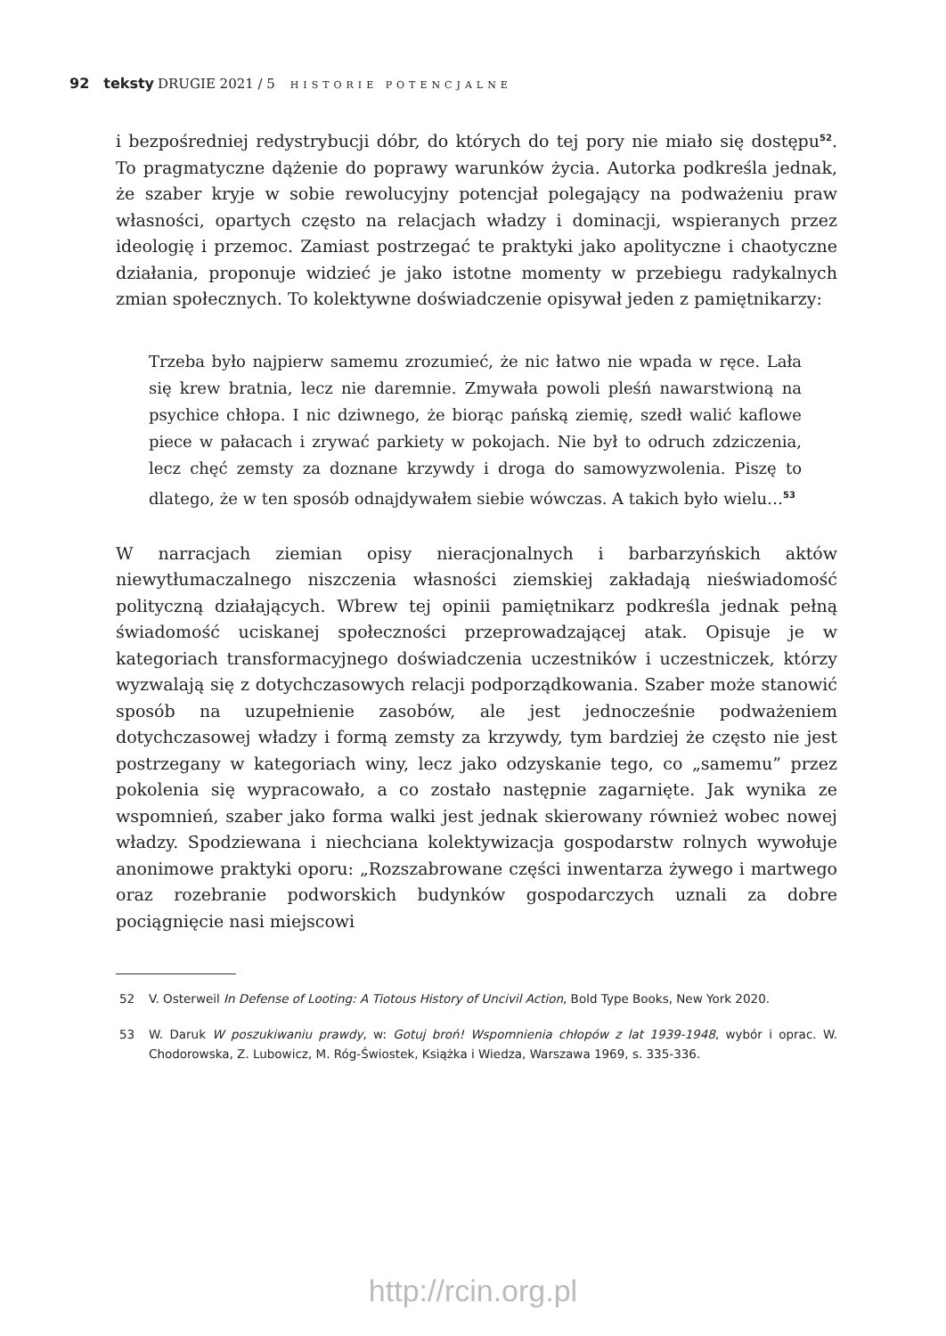92 teksty DRUGIE 2021 / 5 HISTORIE POTENCJALNE
i bezpośredniej redystrybucji dóbr, do których do tej pory nie miało się dostępu<sup>52</sup>. To pragmatyczne dążenie do poprawy warunków życia. Autorka podkreśla jednak, że szaber kryje w sobie rewolucyjny potencjał polegający na podważeniu praw własności, opartych często na relacjach władzy i dominacji, wspieranych przez ideologię i przemoc. Zamiast postrzegać te praktyki jako apolityczne i chaotyczne działania, proponuje widzieć je jako istotne momenty w przebiegu radykalnych zmian społecznych. To kolektywne doświadczenie opisywał jeden z pamiętnikarzy:
Trzeba było najpierw samemu zrozumieć, że nic łatwo nie wpada w ręce. Lała się krew bratnia, lecz nie daremnie. Zmywała powoli pleśń nawarstwioną na psychice chłopa. I nic dziwnego, że biorąc pańską ziemię, szedł walić kaflowe piece w pałacach i zrywać parkiety w pokojach. Nie był to odruch zdziczenia, lecz chęć zemsty za doznane krzywdy i droga do samowyzwolenia. Piszę to dlatego, że w ten sposób odnajdywałem siebie wówczas. A takich było wielu…<sup>53</sup>
W narracjach ziemian opisy nieracjonalnych i barbarzyńskich aktów niewytłumaczalnego niszczenia własności ziemskiej zakładają nieświadomość polityczną działających. Wbrew tej opinii pamiętnikarz podkreśla jednak pełną świadomość uciskanej społeczności przeprowadzającej atak. Opisuje je w kategoriach transformacyjnego doświadczenia uczestników i uczestniczek, którzy wyzwalają się z dotychczasowych relacji podporządkowania. Szaber może stanowić sposób na uzupełnienie zasobów, ale jest jednocześnie podważeniem dotychczasowej władzy i formą zemsty za krzywdy, tym bardziej że często nie jest postrzegany w kategoriach winy, lecz jako odzyskanie tego, co „samemu” przez pokolenia się wypracowało, a co zostało następnie zagarnięte. Jak wynika ze wspomnień, szaber jako forma walki jest jednak skierowany również wobec nowej władzy. Spodziewana i niechciana kolektywizacja gospodarstw rolnych wywołuje anonimowe praktyki oporu: „Rozszabrowane części inwentarza żywego i martwego oraz rozebranie podworskich budynków gospodarczych uznali za dobre pociągnięcie nasi miejscowi
52 V. Osterweil In Defense of Looting: A Tiotous History of Uncivil Action, Bold Type Books, New York 2020.
53 W. Daruk W poszukiwaniu prawdy, w: Gotuj broń! Wspomnienia chłopów z lat 1939-1948, wybór i oprac. W. Chodorowska, Z. Lubowicz, M. Róg-Świostek, Książka i Wiedza, Warszawa 1969, s. 335-336.
http://rcin.org.pl